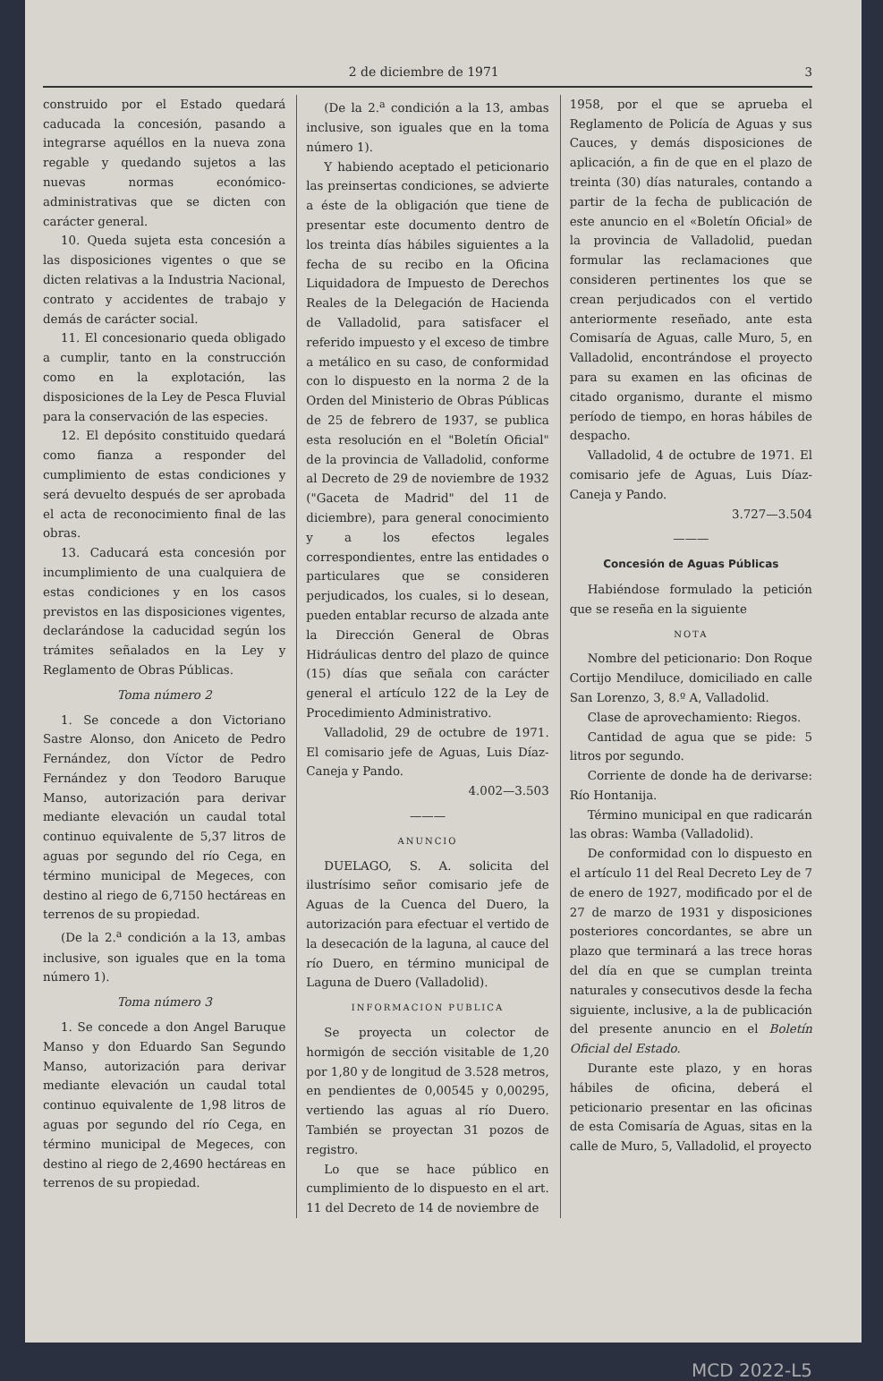2 de diciembre de 1971 3
construido por el Estado quedará caducada la concesión, pasando a integrarse aquéllos en la nueva zona regable y quedando sujetos a las nuevas normas económico-administrativas que se dicten con carácter general.
10. Queda sujeta esta concesión a las disposiciones vigentes o que se dicten relativas a la Industria Nacional, contrato y accidentes de trabajo y demás de carácter social.
11. El concesionario queda obligado a cumplir, tanto en la construcción como en la explotación, las disposiciones de la Ley de Pesca Fluvial para la conservación de las especies.
12. El depósito constituido quedará como fianza a responder del cumplimiento de estas condiciones y será devuelto después de ser aprobada el acta de reconocimiento final de las obras.
13. Caducará esta concesión por incumplimiento de una cualquiera de estas condiciones y en los casos previstos en las disposiciones vigentes, declarándose la caducidad según los trámites señalados en la Ley y Reglamento de Obras Públicas.
Toma número 2
1. Se concede a don Victoriano Sastre Alonso, don Aniceto de Pedro Fernández, don Víctor de Pedro Fernández y don Teodoro Baruque Manso, autorización para derivar mediante elevación un caudal total continuo equivalente de 5,37 litros de aguas por segundo del río Cega, en término municipal de Megeces, con destino al riego de 6,7150 hectáreas en terrenos de su propiedad.
(De la 2.<sup>a</sup> condición a la 13, ambas inclusive, son iguales que en la toma número 1).
Toma número 3
1. Se concede a don Angel Baruque Manso y don Eduardo San Segundo Manso, autorización para derivar mediante elevación un caudal total continuo equivalente de 1,98 litros de aguas por segundo del río Cega, en término municipal de Megeces, con destino al riego de 2,4690 hectáreas en terrenos de su propiedad.
(De la 2.<sup>a</sup> condición a la 13, ambas inclusive, son iguales que en la toma número 1).
Y habiendo aceptado el peticionario las preinsertas condiciones, se advierte a éste de la obligación que tiene de presentar este documento dentro de los treinta días hábiles siguientes a la fecha de su recibo en la Oficina Liquidadora de Impuesto de Derechos Reales de la Delegación de Hacienda de Valladolid, para satisfacer el referido impuesto y el exceso de timbre a metálico en su caso, de conformidad con lo dispuesto en la norma 2 de la Orden del Ministerio de Obras Públicas de 25 de febrero de 1937, se publica esta resolución en el "Boletín Oficial" de la provincia de Valladolid, conforme al Decreto de 29 de noviembre de 1932 ("Gaceta de Madrid" del 11 de diciembre), para general conocimiento y a los efectos legales correspondientes, entre las entidades o particulares que se consideren perjudicados, los cuales, si lo desean, pueden entablar recurso de alzada ante la Dirección General de Obras Hidráulicas dentro del plazo de quince (15) días que señala con carácter general el artículo 122 de la Ley de Procedimiento Administrativo.
Valladolid, 29 de octubre de 1971. El comisario jefe de Aguas, Luis Díaz-Caneja y Pando.
4.002—3.503
———
ANUNCIO
DUELAGO, S. A. solicita del ilustrísimo señor comisario jefe de Aguas de la Cuenca del Duero, la autorización para efectuar el vertido de la desecación de la laguna, al cauce del río Duero, en término municipal de Laguna de Duero (Valladolid).
INFORMACION PUBLICA
Se proyecta un colector de hormigón de sección visitable de 1,20 por 1,80 y de longitud de 3.528 metros, en pendientes de 0,00545 y 0,00295, vertiendo las aguas al río Duero. También se proyectan 31 pozos de registro.
Lo que se hace público en cumplimiento de lo dispuesto en el art. 11 del Decreto de 14 de noviembre de
1958, por el que se aprueba el Reglamento de Policía de Aguas y sus Cauces, y demás disposiciones de aplicación, a fin de que en el plazo de treinta (30) días naturales, contando a partir de la fecha de publicación de este anuncio en el «Boletín Oficial» de la provincia de Valladolid, puedan formular las reclamaciones que consideren pertinentes los que se crean perjudicados con el vertido anteriormente reseñado, ante esta Comisaría de Aguas, calle Muro, 5, en Valladolid, encontrándose el proyecto para su examen en las oficinas de citado organismo, durante el mismo período de tiempo, en horas hábiles de despacho.
Valladolid, 4 de octubre de 1971. El comisario jefe de Aguas, Luis Díaz-Caneja y Pando.
3.727—3.504
———
Concesión de Aguas Públicas
Habiéndose formulado la petición que se reseña en la siguiente
NOTA
Nombre del peticionario: Don Roque Cortijo Mendiluce, domiciliado en calle San Lorenzo, 3, 8.º A, Valladolid.
Clase de aprovechamiento: Riegos.
Cantidad de agua que se pide: 5 litros por segundo.
Corriente de donde ha de derivarse: Río Hontanija.
Término municipal en que radicarán las obras: Wamba (Valladolid).
De conformidad con lo dispuesto en el artículo 11 del Real Decreto Ley de 7 de enero de 1927, modificado por el de 27 de marzo de 1931 y disposiciones posteriores concordantes, se abre un plazo que terminará a las trece horas del día en que se cumplan treinta naturales y consecutivos desde la fecha siguiente, inclusive, a la de publicación del presente anuncio en el Boletín Oficial del Estado.
Durante este plazo, y en horas hábiles de oficina, deberá el peticionario presentar en las oficinas de esta Comisaría de Aguas, sitas en la calle de Muro, 5, Valladolid, el proyecto
MCD 2022-L5